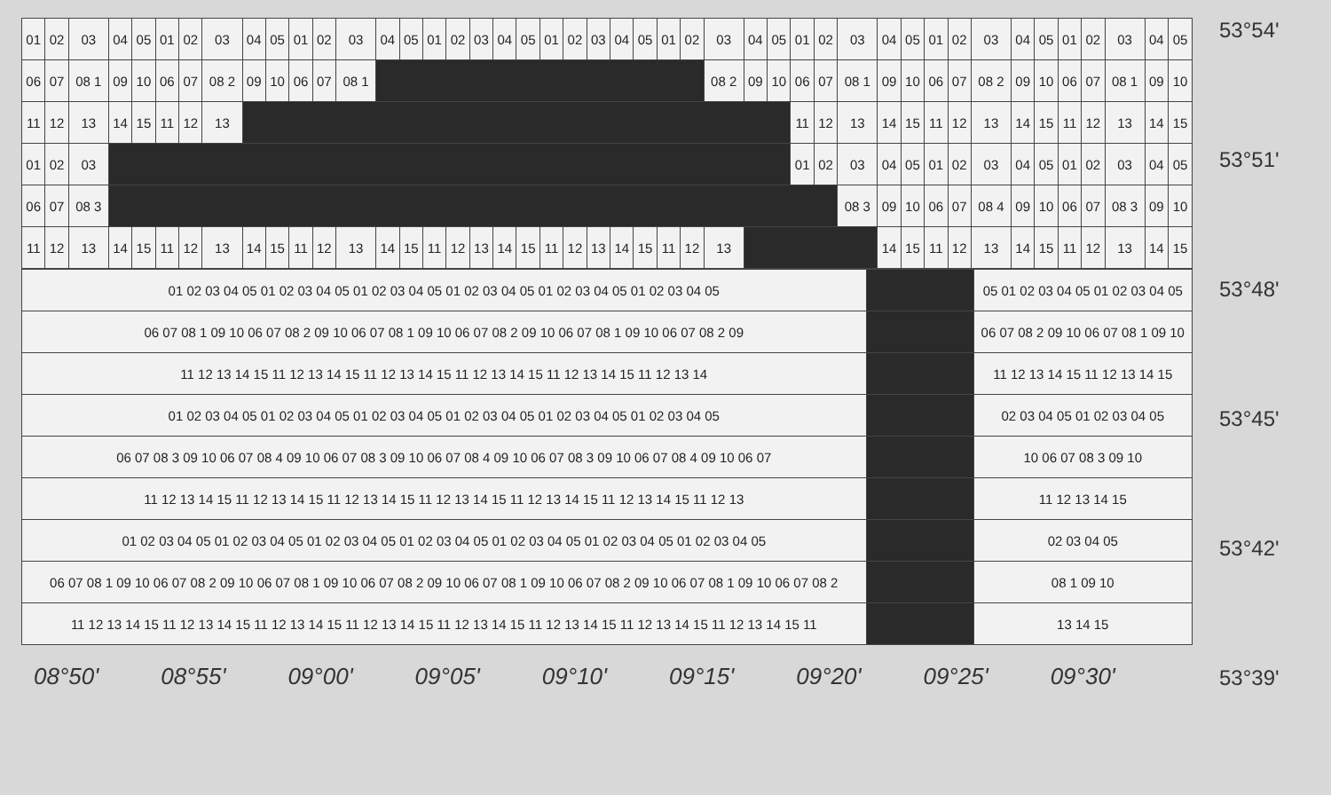| 01 | 02 | 03 | 04 | 05 | 01 | 02 | 03 | 04 | 05 | 01 | 02 | 03 | 04 | 05 | 01 | 02 | 03 | 04 | 05 | 01 | 02 | 03 | 04 | 05 | 01 | 02 | 03 | 04 | 05 | 01 | 02 | 03 | 04 | 05 | 01 | 02 | 03 | 04 | 05 | 01 | 02 | 03 | 04 | 05 |
| 06 | 07 | 08 1 | 09 | 10 | 06 | 07 | 08 2 | 09 | 10 | 06 | 07 | 08 1 | | | | | | | | | | | | | | | 08 2 | 09 | 10 | 06 | 07 | 08 1 | 09 | 10 | 06 | 07 | 08 2 | 09 | 10 | 06 | 07 | 08 1 | 09 | 10 |
| 11 | 12 | 13 | 14 | 15 | 11 | 12 | 13 | | | | | | | | | | | | | | | | | | | | | | | 11 | 12 | 13 | 14 | 15 | 11 | 12 | 13 | 14 | 15 | 11 | 12 | 13 | 14 | 15 |
| 01 | 02 | 03 | | | | | | | | | | | | | | | | | | | | | | | | | | | | 01 | 02 | 03 | 04 | 05 | 01 | 02 | 03 | 04 | 05 | 01 | 02 | 03 | 04 | 05 |
| 06 | 07 | 08 3 | | | | | | | | | | | | | | | | | | | | | | | | | | | | | | 08 3 | 09 | 10 | 06 | 07 | 08 4 | 09 | 10 | 06 | 07 | 08 3 | 09 | 10 |
| 11 | 12 | 13 | 14 | 15 | 11 | 12 | 13 | 14 | 15 | 11 | 12 | 13 | 14 | 15 | 11 | 12 | 13 | 14 | 15 | 11 | 12 | 13 | 14 | 15 | 11 | 12 | 13 | | | | | | 14 | 15 | 11 | 12 | 13 | 14 | 15 | 11 | 12 | 13 | 14 | 15 |
| 01 02 03 04 05 01 02 03 04 05 01 02 03 04 05 01 02 03 04 05 01 02 03 04 05 01 02 03 04 05 | | 05 01 02 03 04 05 01 02 03 04 05 |
| 06 07 08 1 09 10 06 07 08 2 09 10 06 07 08 1 09 10 06 07 08 2 09 10 06 07 08 1 09 10 06 07 08 2 09 | | 06 07 08 2 09 10 06 07 08 1 09 10 |
| 11 12 13 14 15 11 12 13 14 15 11 12 13 14 15 11 12 13 14 15 11 12 13 14 15 11 12 13 14 | | 11 12 13 14 15 11 12 13 14 15 |
| 01 02 03 04 05 01 02 03 04 05 01 02 03 04 05 01 02 03 04 05 01 02 03 04 05 01 02 03 04 05 | | 02 03 04 05 01 02 03 04 05 |
| 06 07 08 3 09 10 06 07 08 4 09 10 06 07 08 3 09 10 06 07 08 4 09 10 06 07 08 3 09 10 06 07 08 4 09 10 06 07 | | 10 06 07 08 3 09 10 |
| 11 12 13 14 15 11 12 13 14 15 11 12 13 14 15 11 12 13 14 15 11 12 13 14 15 11 12 13 14 15 11 12 13 | | 11 12 13 14 15 |
| 01 02 03 04 05 01 02 03 04 05 01 02 03 04 05 01 02 03 04 05 01 02 03 04 05 01 02 03 04 05 01 02 03 04 05 | | 02 03 04 05 |
| 06 07 08 1 09 10 06 07 08 2 09 10 06 07 08 1 09 10 06 07 08 2 09 10 06 07 08 1 09 10 06 07 08 2 09 10 06 07 08 1 09 10 06 07 08 2 | | 08 1 09 10 |
| 11 12 13 14 15 11 12 13 14 15 11 12 13 14 15 11 12 13 14 15 11 12 13 14 15 11 12 13 14 15 11 12 13 14 15 11 12 13 14 15 11 | | 13 14 15 |
08°50' 08°55' 09°00' 09°05' 09°10' 09°15' 09°20' 09°25' 09°30'
53°54'
53°51'
53°48'
53°45'
53°42'
53°39'